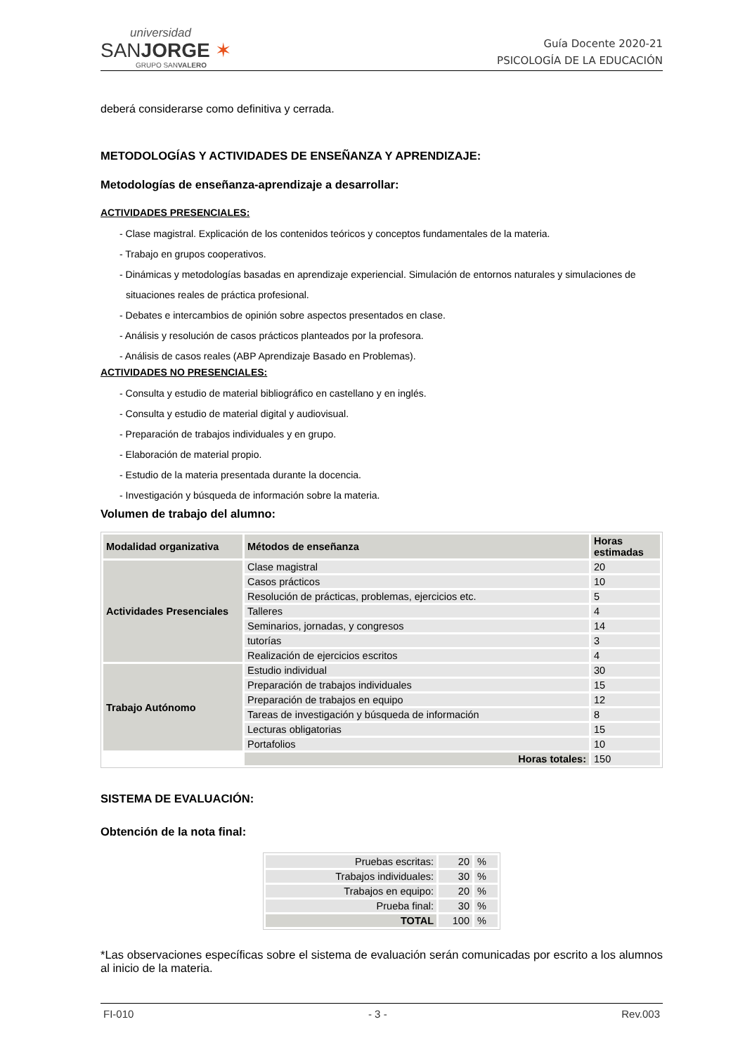universidad
SANJORGE ✶
GRUPO SANVALERO
Guía Docente 2020-21
PSICOLOGÍA DE LA EDUCACIÓN
deberá considerarse como definitiva y cerrada.
METODOLOGÍAS Y ACTIVIDADES DE ENSEÑANZA Y APRENDIZAJE:
Metodologías de enseñanza-aprendizaje a desarrollar:
ACTIVIDADES PRESENCIALES:
- Clase magistral. Explicación de los contenidos teóricos y conceptos fundamentales de la materia.
- Trabajo en grupos cooperativos.
- Dinámicas y metodologías basadas en aprendizaje experiencial. Simulación de entornos naturales y simulaciones de situaciones reales de práctica profesional.
- Debates e intercambios de opinión sobre aspectos presentados en clase.
- Análisis y resolución de casos prácticos planteados por la profesora.
- Análisis de casos reales (ABP Aprendizaje Basado en Problemas).
ACTIVIDADES NO PRESENCIALES:
- Consulta y estudio de material bibliográfico en castellano y en inglés.
- Consulta y estudio de material digital y audiovisual.
- Preparación de trabajos individuales y en grupo.
- Elaboración de material propio.
- Estudio de la materia presentada durante la docencia.
- Investigación y búsqueda de información sobre la materia.
Volumen de trabajo del alumno:
| Modalidad organizativa | Métodos de enseñanza | Horas estimadas |
| --- | --- | --- |
| Actividades Presenciales | Clase magistral | 20 |
| | Casos prácticos | 10 |
| | Resolución de prácticas, problemas, ejercicios etc. | 5 |
| | Talleres | 4 |
| | Seminarios, jornadas, y congresos | 14 |
| | tutorías | 3 |
| | Realización de ejercicios escritos | 4 |
| Trabajo Autónomo | Estudio individual | 30 |
| | Preparación de trabajos individuales | 15 |
| | Preparación de trabajos en equipo | 12 |
| | Tareas de investigación y búsqueda de información | 8 |
| | Lecturas obligatorias | 15 |
| | Portafolios | 10 |
| | Horas totales: | 150 |
SISTEMA DE EVALUACIÓN:
Obtención de la nota final:
| Pruebas escritas: | 20 | % |
| Trabajos individuales: | 30 | % |
| Trabajos en equipo: | 20 | % |
| Prueba final: | 30 | % |
| TOTAL | 100 | % |
*Las observaciones específicas sobre el sistema de evaluación serán comunicadas por escrito a los alumnos al inicio de la materia.
FI-010 - 3 - Rev.003